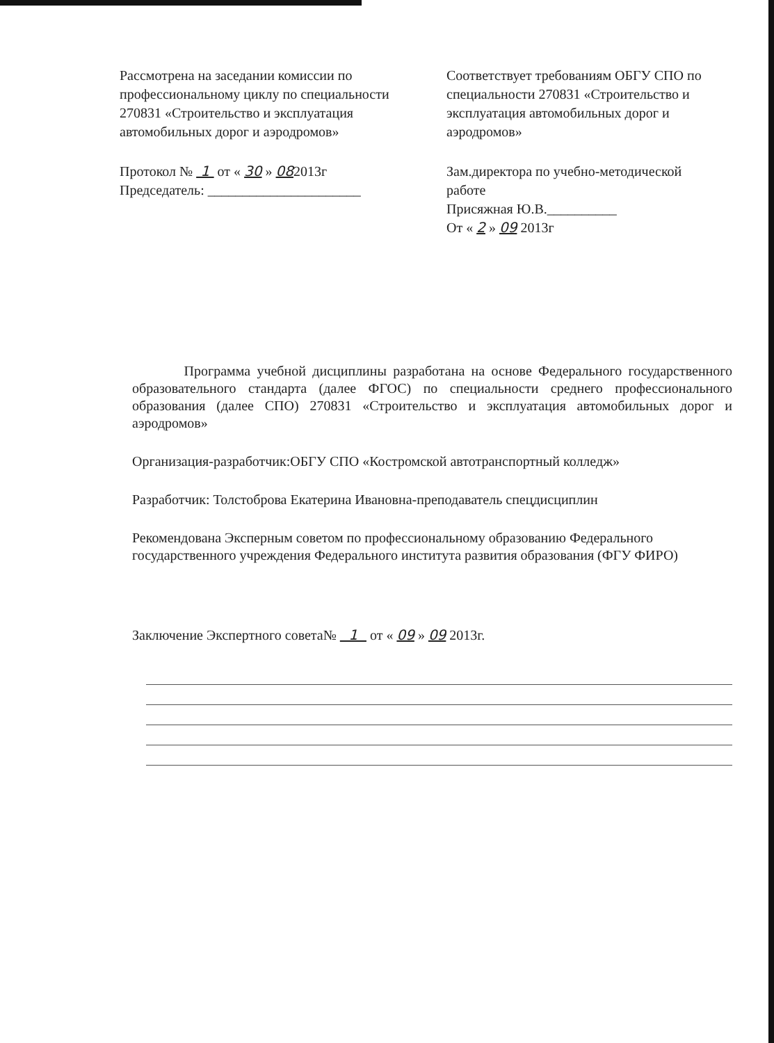Рассмотрена на заседании комиссии по профессиональному циклу по специальности 270831 «Строительство и эксплуатация автомобильных дорог и аэродромов»
Протокол № 1 от « 30 » 082013г
Председатель: ______________________
Соответствует требованиям ОБГУ СПО по специальности 270831 «Строительство и эксплуатация автомобильных дорог и аэродромов»
Зам.директора по учебно-методической работе
Присяжная Ю.В.__________
От « 2 » 09 2013г
Программа учебной дисциплины разработана на основе Федерального государственного образовательного стандарта (далее ФГОС) по специальности среднего профессионального образования (далее СПО) 270831 «Строительство и эксплуатация автомобильных дорог и аэродромов»
Организация-разработчик:ОБГУ СПО «Костромской автотранспортный колледж»
Разработчик: Толстоброва Екатерина Ивановна-преподаватель спецдисциплин
Рекомендована Эксперным советом по профессиональному образованию Федерального государственного учреждения Федерального института развития образования (ФГУ ФИРО)
Заключение Экспертного совета№ 1 от « 09 » 09 2013г.